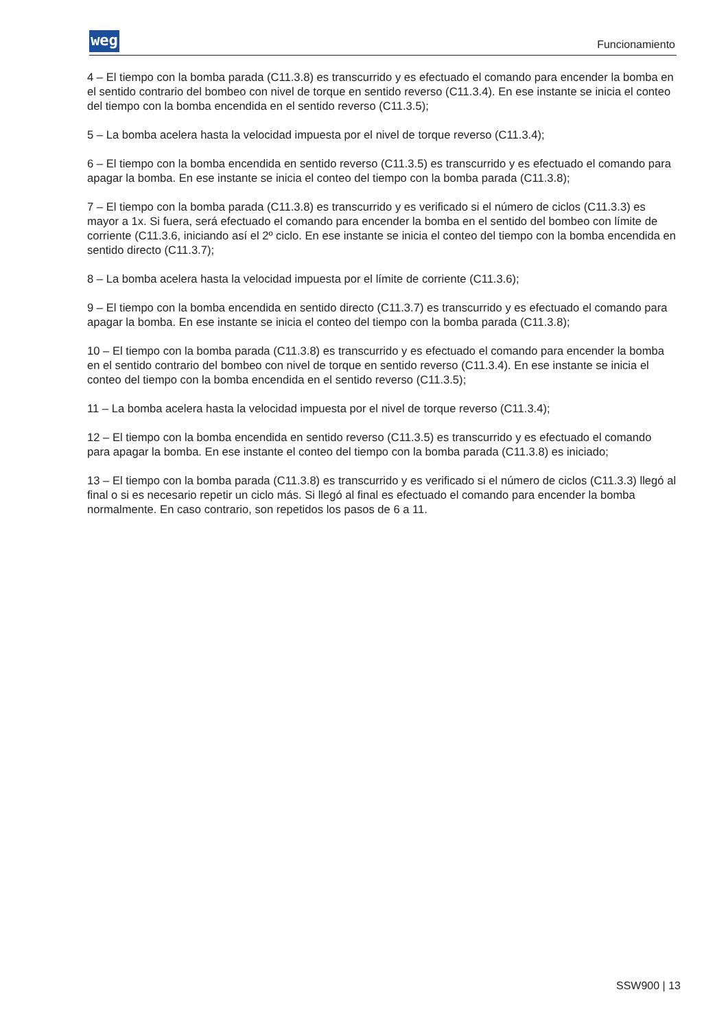weg Funcionamiento
4 – El tiempo con la bomba parada (C11.3.8) es transcurrido y es efectuado el comando para encender la bomba en el sentido contrario del bombeo con nivel de torque en sentido reverso (C11.3.4). En ese instante se inicia el conteo del tiempo con la bomba encendida en el sentido reverso (C11.3.5);
5 – La bomba acelera hasta la velocidad impuesta por el nivel de torque reverso (C11.3.4);
6 – El tiempo con la bomba encendida en sentido reverso (C11.3.5) es transcurrido y es efectuado el comando para apagar la bomba. En ese instante se inicia el conteo del tiempo con la bomba parada (C11.3.8);
7 – El tiempo con la bomba parada (C11.3.8) es transcurrido y es verificado si el número de ciclos (C11.3.3) es mayor a 1x. Si fuera, será efectuado el comando para encender la bomba en el sentido del bombeo con límite de corriente (C11.3.6, iniciando así el 2º ciclo. En ese instante se inicia el conteo del tiempo con la bomba encendida en sentido directo (C11.3.7);
8 – La bomba acelera hasta la velocidad impuesta por el límite de corriente (C11.3.6);
9 – El tiempo con la bomba encendida en sentido directo (C11.3.7) es transcurrido y es efectuado el comando para apagar la bomba. En ese instante se inicia el conteo del tiempo con la bomba parada (C11.3.8);
10 – El tiempo con la bomba parada (C11.3.8) es transcurrido y es efectuado el comando para encender la bomba en el sentido contrario del bombeo con nivel de torque en sentido reverso (C11.3.4). En ese instante se inicia el conteo del tiempo con la bomba encendida en el sentido reverso (C11.3.5);
11 – La bomba acelera hasta la velocidad impuesta por el nivel de torque reverso (C11.3.4);
12 – El tiempo con la bomba encendida en sentido reverso (C11.3.5) es transcurrido y es efectuado el comando para apagar la bomba. En ese instante el conteo del tiempo con la bomba parada (C11.3.8) es iniciado;
13 – El tiempo con la bomba parada (C11.3.8) es transcurrido y es verificado si el número de ciclos (C11.3.3) llegó al final o si es necesario repetir un ciclo más. Si llegó al final es efectuado el comando para encender la bomba normalmente. En caso contrario, son repetidos los pasos de 6 a 11.
SSW900 | 13